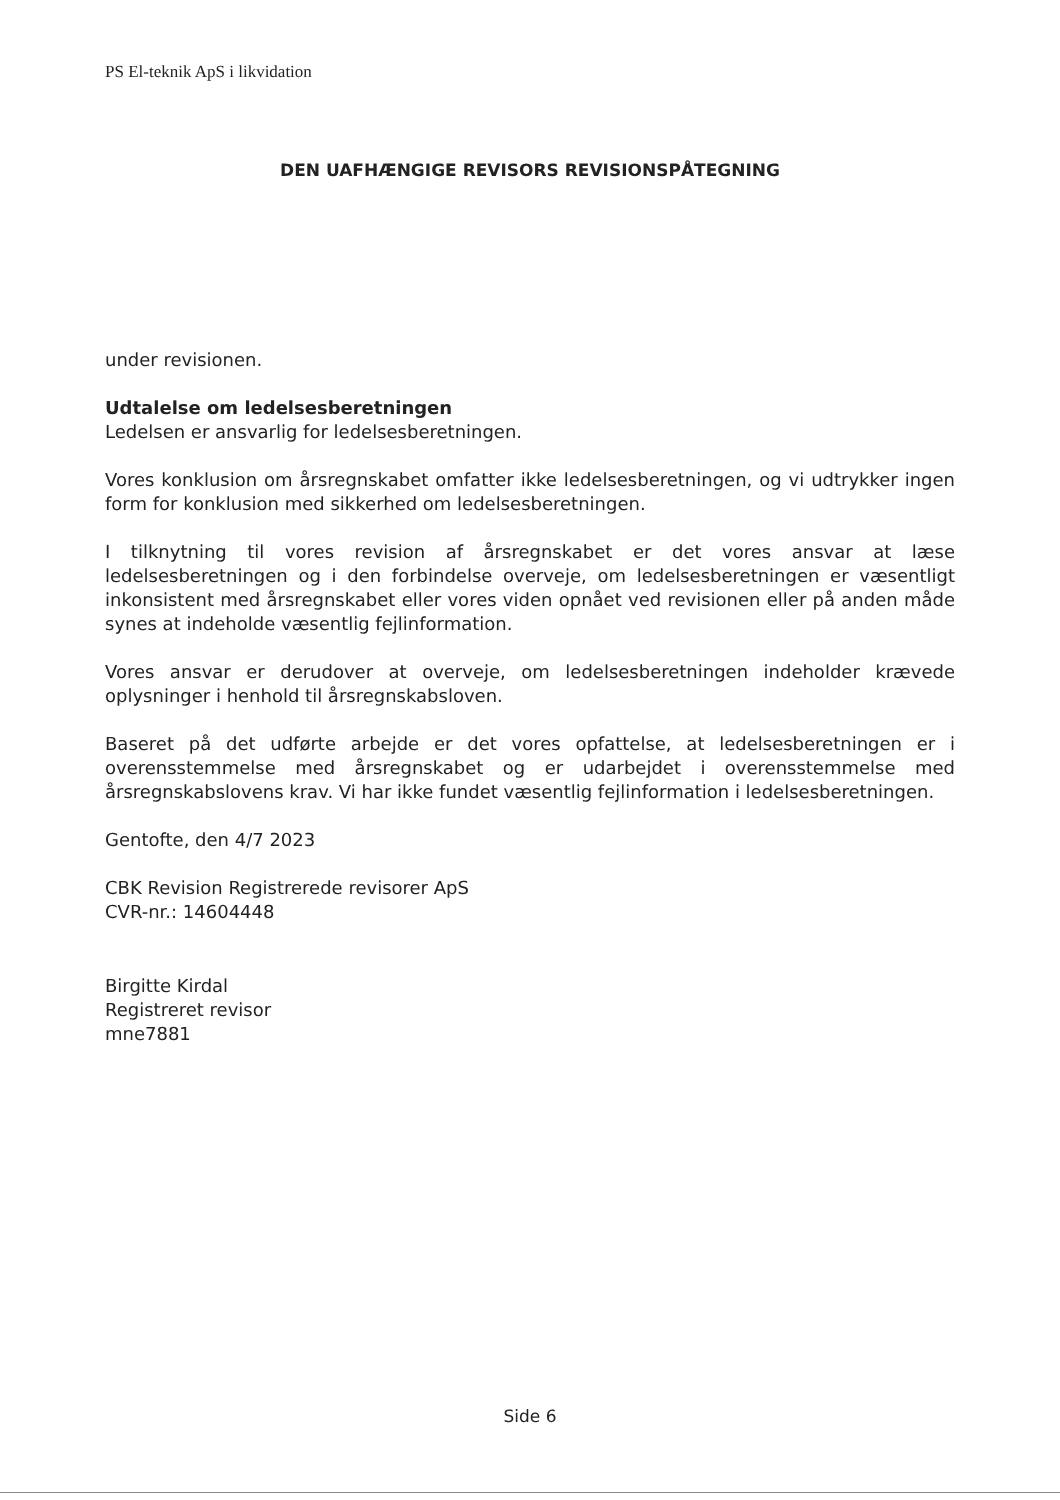PS El-teknik ApS i likvidation
DEN UAFHÆNGIGE REVISORS REVISIONSPÅTEGNING
under revisionen.
Udtalelse om ledelsesberetningen
Ledelsen er ansvarlig for ledelsesberetningen.
Vores konklusion om årsregnskabet omfatter ikke ledelsesberetningen, og vi udtrykker ingen form for konklusion med sikkerhed om ledelsesberetningen.
I tilknytning til vores revision af årsregnskabet er det vores ansvar at læse ledelsesberetningen og i den forbindelse overveje, om ledelsesberetningen er væsentligt inkonsistent med årsregnskabet eller vores viden opnået ved revisionen eller på anden måde synes at indeholde væsentlig fejlinformation.
Vores ansvar er derudover at overveje, om ledelsesberetningen indeholder krævede oplysninger i henhold til årsregnskabsloven.
Baseret på det udførte arbejde er det vores opfattelse, at ledelsesberetningen er i overensstemmelse med årsregnskabet og er udarbejdet i overensstemmelse med årsregnskabslovens krav. Vi har ikke fundet væsentlig fejlinformation i ledelsesberetningen.
Gentofte, den 4/7 2023
CBK Revision Registrerede revisorer ApS
CVR-nr.: 14604448
Birgitte Kirdal
Registreret revisor
mne7881
Side 6